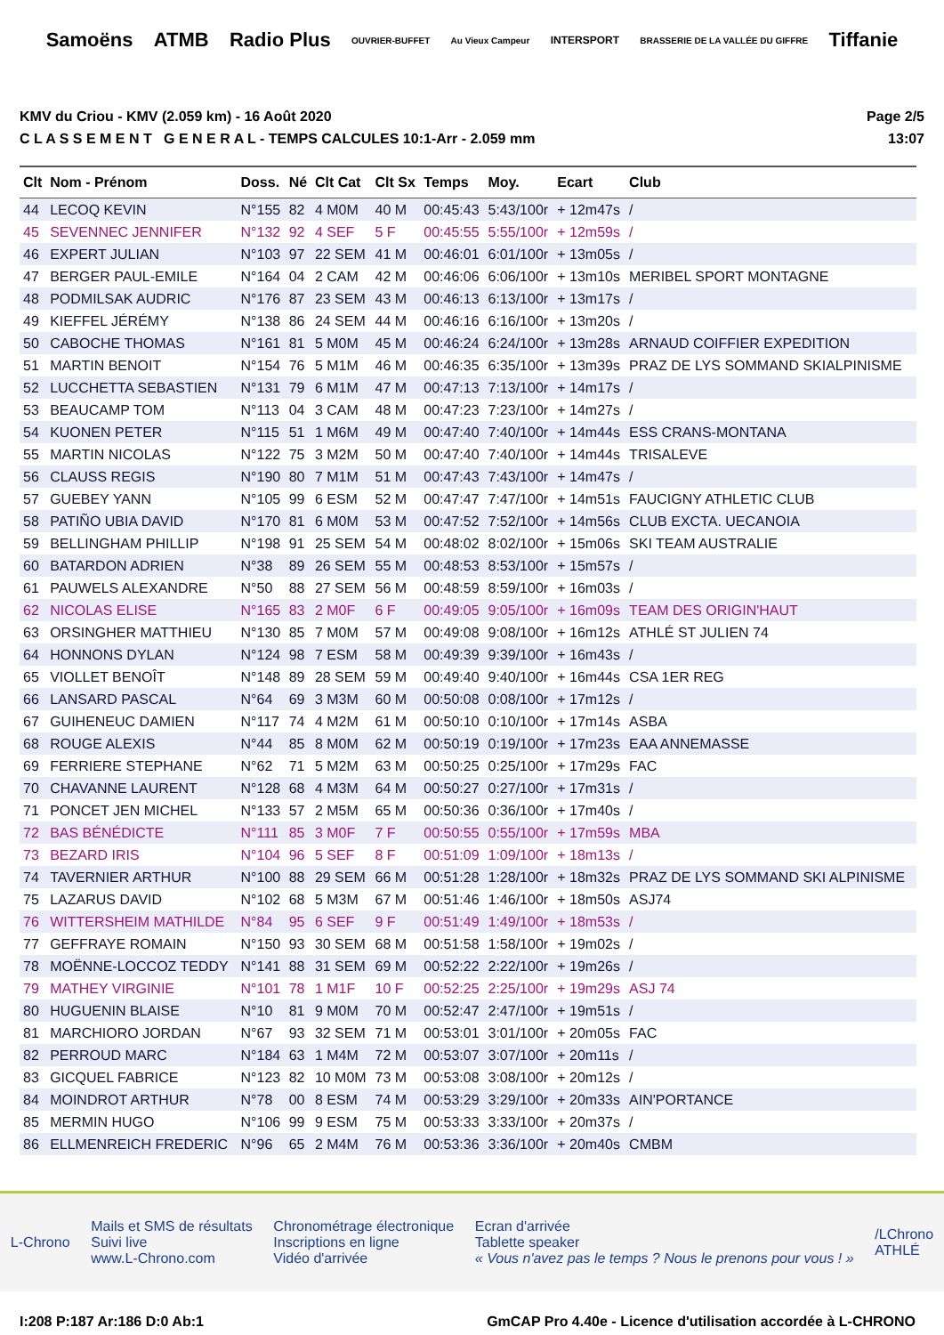Samoëns ATMB Radio Plus OUVRIER-BUFFET Au Vieux Campeur INTERSPORT BRASSERIE DE LA VALLÉE DU GIFFRE Tiffanie
KMV du Criou - KMV (2.059 km) - 16 Août 2020
C L A S S E M E N T G E N E R A L - TEMPS CALCULES 10:1-Arr - 2.059 mm
Page 2/5
13:07
| Clt | Nom - Prénom | Doss. | Né | Clt Cat | Clt Sx | Temps | Moy. | Ecart | Club |
| --- | --- | --- | --- | --- | --- | --- | --- | --- | --- |
| 44 | LECOQ KEVIN | N°155 | 82 | 4 M0M | 40 M | 00:45:43 | 5:43/100r | + 12m47s | / |
| 45 | SEVENNEC JENNIFER | N°132 | 92 | 4 SEF | 5 F | 00:45:55 | 5:55/100r | + 12m59s | / |
| 46 | EXPERT JULIAN | N°103 | 97 | 22 SEM | 41 M | 00:46:01 | 6:01/100r | + 13m05s | / |
| 47 | BERGER PAUL-EMILE | N°164 | 04 | 2 CAM | 42 M | 00:46:06 | 6:06/100r | + 13m10s | MERIBEL SPORT MONTAGNE |
| 48 | PODMILSAK AUDRIC | N°176 | 87 | 23 SEM | 43 M | 00:46:13 | 6:13/100r | + 13m17s | / |
| 49 | KIEFFEL JÉRÉMY | N°138 | 86 | 24 SEM | 44 M | 00:46:16 | 6:16/100r | + 13m20s | / |
| 50 | CABOCHE THOMAS | N°161 | 81 | 5 M0M | 45 M | 00:46:24 | 6:24/100r | + 13m28s | ARNAUD COIFFIER EXPEDITION |
| 51 | MARTIN BENOIT | N°154 | 76 | 5 M1M | 46 M | 00:46:35 | 6:35/100r | + 13m39s | PRAZ DE LYS SOMMAND SKIALPINISME |
| 52 | LUCCHETTA SEBASTIEN | N°131 | 79 | 6 M1M | 47 M | 00:47:13 | 7:13/100r | + 14m17s | / |
| 53 | BEAUCAMP TOM | N°113 | 04 | 3 CAM | 48 M | 00:47:23 | 7:23/100r | + 14m27s | / |
| 54 | KUONEN PETER | N°115 | 51 | 1 M6M | 49 M | 00:47:40 | 7:40/100r | + 14m44s | ESS CRANS-MONTANA |
| 55 | MARTIN NICOLAS | N°122 | 75 | 3 M2M | 50 M | 00:47:40 | 7:40/100r | + 14m44s | TRISALEVE |
| 56 | CLAUSS REGIS | N°190 | 80 | 7 M1M | 51 M | 00:47:43 | 7:43/100r | + 14m47s | / |
| 57 | GUEBEY YANN | N°105 | 99 | 6 ESM | 52 M | 00:47:47 | 7:47/100r | + 14m51s | FAUCIGNY ATHLETIC CLUB |
| 58 | PATIÑO UBIA DAVID | N°170 | 81 | 6 M0M | 53 M | 00:47:52 | 7:52/100r | + 14m56s | CLUB EXCTA. UECANOIA |
| 59 | BELLINGHAM PHILLIP | N°198 | 91 | 25 SEM | 54 M | 00:48:02 | 8:02/100r | + 15m06s | SKI TEAM AUSTRALIE |
| 60 | BATARDON ADRIEN | N°38 | 89 | 26 SEM | 55 M | 00:48:53 | 8:53/100r | + 15m57s | / |
| 61 | PAUWELS ALEXANDRE | N°50 | 88 | 27 SEM | 56 M | 00:48:59 | 8:59/100r | + 16m03s | / |
| 62 | NICOLAS ELISE | N°165 | 83 | 2 M0F | 6 F | 00:49:05 | 9:05/100r | + 16m09s | TEAM DES ORIGIN'HAUT |
| 63 | ORSINGHER MATTHIEU | N°130 | 85 | 7 M0M | 57 M | 00:49:08 | 9:08/100r | + 16m12s | ATHLÉ ST JULIEN 74 |
| 64 | HONNONS DYLAN | N°124 | 98 | 7 ESM | 58 M | 00:49:39 | 9:39/100r | + 16m43s | / |
| 65 | VIOLLET BENOÎT | N°148 | 89 | 28 SEM | 59 M | 00:49:40 | 9:40/100r | + 16m44s | CSA 1ER REG |
| 66 | LANSARD PASCAL | N°64 | 69 | 3 M3M | 60 M | 00:50:08 | 0:08/100r | + 17m12s | / |
| 67 | GUIHENEUC DAMIEN | N°117 | 74 | 4 M2M | 61 M | 00:50:10 | 0:10/100r | + 17m14s | ASBA |
| 68 | ROUGE ALEXIS | N°44 | 85 | 8 M0M | 62 M | 00:50:19 | 0:19/100r | + 17m23s | EAA ANNEMASSE |
| 69 | FERRIERE STEPHANE | N°62 | 71 | 5 M2M | 63 M | 00:50:25 | 0:25/100r | + 17m29s | FAC |
| 70 | CHAVANNE LAURENT | N°128 | 68 | 4 M3M | 64 M | 00:50:27 | 0:27/100r | + 17m31s | / |
| 71 | PONCET JEN MICHEL | N°133 | 57 | 2 M5M | 65 M | 00:50:36 | 0:36/100r | + 17m40s | / |
| 72 | BAS BÉNÉDICTE | N°111 | 85 | 3 M0F | 7 F | 00:50:55 | 0:55/100r | + 17m59s | MBA |
| 73 | BEZARD IRIS | N°104 | 96 | 5 SEF | 8 F | 00:51:09 | 1:09/100r | + 18m13s | / |
| 74 | TAVERNIER ARTHUR | N°100 | 88 | 29 SEM | 66 M | 00:51:28 | 1:28/100r | + 18m32s | PRAZ DE LYS SOMMAND SKI ALPINISME |
| 75 | LAZARUS DAVID | N°102 | 68 | 5 M3M | 67 M | 00:51:46 | 1:46/100r | + 18m50s | ASJ74 |
| 76 | WITTERSHEIM MATHILDE | N°84 | 95 | 6 SEF | 9 F | 00:51:49 | 1:49/100r | + 18m53s | / |
| 77 | GEFFRAYE ROMAIN | N°150 | 93 | 30 SEM | 68 M | 00:51:58 | 1:58/100r | + 19m02s | / |
| 78 | MOËNNE-LOCCOZ TEDDY | N°141 | 88 | 31 SEM | 69 M | 00:52:22 | 2:22/100r | + 19m26s | / |
| 79 | MATHEY VIRGINIE | N°101 | 78 | 1 M1F | 10 F | 00:52:25 | 2:25/100r | + 19m29s | ASJ 74 |
| 80 | HUGUENIN BLAISE | N°10 | 81 | 9 M0M | 70 M | 00:52:47 | 2:47/100r | + 19m51s | / |
| 81 | MARCHIORO JORDAN | N°67 | 93 | 32 SEM | 71 M | 00:53:01 | 3:01/100r | + 20m05s | FAC |
| 82 | PERROUD MARC | N°184 | 63 | 1 M4M | 72 M | 00:53:07 | 3:07/100r | + 20m11s | / |
| 83 | GICQUEL FABRICE | N°123 | 82 | 10 M0M | 73 M | 00:53:08 | 3:08/100r | + 20m12s | / |
| 84 | MOINDROT ARTHUR | N°78 | 00 | 8 ESM | 74 M | 00:53:29 | 3:29/100r | + 20m33s | AIN'PORTANCE |
| 85 | MERMIN HUGO | N°106 | 99 | 9 ESM | 75 M | 00:53:33 | 3:33/100r | + 20m37s | / |
| 86 | ELLMENREICH FREDERIC | N°96 | 65 | 2 M4M | 76 M | 00:53:36 | 3:36/100r | + 20m40s | CMBM |
L-Chrono
Mails et SMS de résultats
Suivi live
www.L-Chrono.com
Chronométrage électronique
Inscriptions en ligne
Vidéo d'arrivée
Ecran d'arrivée
Tablette speaker
« Vous n'avez pas le temps ? Nous le prenons pour vous ! »
/LChrono
ATHLÉ
I:208 P:187 Ar:186 D:0 Ab:1 GmCAP Pro 4.40e - Licence d'utilisation accordée à L-CHRONO